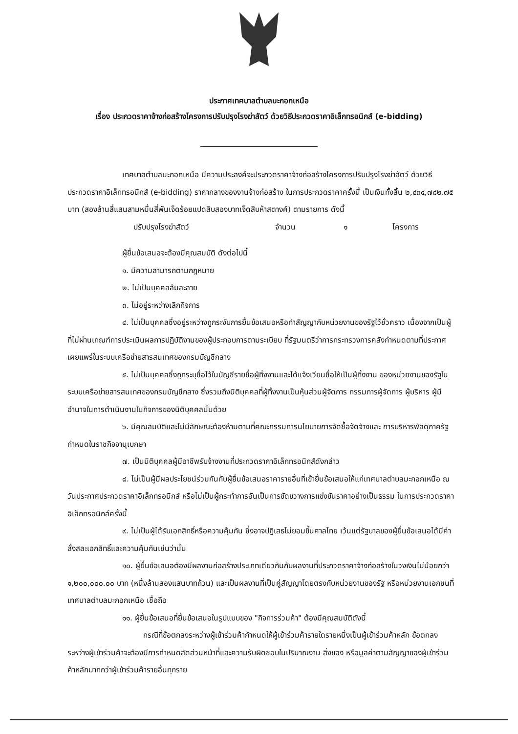ประกาศเทศบาลตำบลมะกอกเหนือ
เรื่อง ประกวดราคาจ้างก่อสร้างโครงการปรับปรุงโรงฆ่าสัตว์ ด้วยวิธีประกวดราคาอิเล็กทรอนิกส์ (e-bidding)
เทศบาลตำบลมะกอกเหนือ มีความประสงค์จะประกวดราคาจ้างก่อสร้างโครงการปรับปรุงโรงฆ่าสัตว์ ด้วยวิธีประกวดราคาอิเล็กทรอนิกส์ (e-bidding) ราคากลางของงานจ้างก่อสร้าง ในการประกวดราคาครั้งนี้ เป็นเงินทั้งสิ้น ๒,๔๓๔,๗๘๒.๗๕ บาท (สองล้านสี่แสนสามหมื่นสี่พันเจ็ดร้อยแปดสิบสองบาทเจ็ดสิบห้าสตางค์) ตามรายการ ดังนี้
ปรับปรุงโรงฆ่าสัตว์ จำนวน ๑ โครงการ
ผู้ยื่นข้อเสนอจะต้องมีคุณสมบัติ ดังต่อไปนี้
๑. มีความสามารถตามกฎหมาย
๒. ไม่เป็นบุคคลล้มละลาย
๓. ไม่อยู่ระหว่างเลิกกิจการ
๔. ไม่เป็นบุคคลซึ่งอยู่ระหว่างถูกระงับการยื่นข้อเสนอหรือทำสัญญากับหน่วยงานของรัฐไว้ชั่วคราว เนื่องจากเป็นผู้ที่ไม่ผ่านเกณฑ์การประเมินผลการปฏิบัติงานของผู้ประกอบการตามระเบียบ ที่รัฐมนตรีว่าการกระทรวงการคลังกำหนดตามที่ประกาศเผยแพร่ในระบบเครือข่ายสารสนเทศของกรมบัญชีกลาง
๕. ไม่เป็นบุคคลซึ่งถูกระบุชื่อไว้ในบัญชีรายชื่อผู้ทิ้งงานและได้แจ้งเวียนชื่อให้เป็นผู้ทิ้งงาน ของหน่วยงานของรัฐในระบบเครือข่ายสารสนเทศของกรมบัญชีกลาง ซึ่งรวมถึงนิติบุคคลที่ผู้ทิ้งงานเป็นหุ้นส่วนผู้จัดการ กรรมการผู้จัดการ ผู้บริหาร ผู้มีอำนาจในการดำเนินงานในกิจการของนิติบุคคลนั้นด้วย
๖. มีคุณสมบัติและไม่มีลักษณะต้องห้ามตามที่คณะกรรมการนโยบายการจัดซื้อจัดจ้างและ การบริหารพัสดุภาครัฐกำหนดในราชกิจจานุเบกษา
๗. เป็นนิติบุคคลผู้มีอาชีพรับจ้างงานที่ประกวดราคาอิเล็กทรอนิกส์ดังกล่าว
๘. ไม่เป็นผู้มีผลประโยชน์ร่วมกันกับผู้ยื่นข้อเสนอราคารายอื่นที่เข้ายื่นข้อเสนอให้แก่เทศบาลตำบลมะกอกเหนือ ณ วันประกาศประกวดราคาอิเล็กทรอนิกส์ หรือไม่เป็นผู้กระทำการอันเป็นการขัดขวางการแข่งขันราคาอย่างเป็นธรรม ในการประกวดราคาอิเล็กทรอนิกส์ครั้งนี้
๙. ไม่เป็นผู้ได้รับเอกสิทธิ์หรือความคุ้มกัน ซึ่งอาจปฏิเสธไม่ยอมขึ้นศาลไทย เว้นแต่รัฐบาลของผู้ยื่นข้อเสนอได้มีคำสั่งสละเอกสิทธิ์และความคุ้มกันเช่นว่านั้น
๑๐. ผู้ยื่นข้อเสนอต้องมีผลงานก่อสร้างประเภทเดียวกันกับผลงานที่ประกวดราคาจ้างก่อสร้างในวงเงินไม่น้อยกว่า ๑,๒๐๐,๐๐๐.๐๐ บาท (หนึ่งล้านสองแสนบาทถ้วน) และเป็นผลงานที่เป็นคู่สัญญาโดยตรงกับหน่วยงานของรัฐ หรือหน่วยงานเอกชนที่ เทศบาลตำบลมะกอกเหนือ เชื่อถือ
๑๑. ผู้ยื่นข้อเสนอที่ยื่นข้อเสนอในรูปแบบของ "กิจการร่วมค้า" ต้องมีคุณสมบัติดังนี้
กรณีที่ข้อตกลงระหว่างผู้เข้าร่วมค้ากำหนดให้ผู้เข้าร่วมค้ารายใดรายหนึ่งเป็นผู้เข้าร่วมค้าหลัก ข้อตกลงระหว่างผู้เข้าร่วมค้าจะต้องมีการกำหนดสัดส่วนหน้าที่และความรับผิดชอบในปริมาณงาน สิ่งของ หรือมูลค่าตามสัญญาของผู้เข้าร่วมค้าหลักมากกว่าผู้เข้าร่วมค้ารายอื่นทุกราย